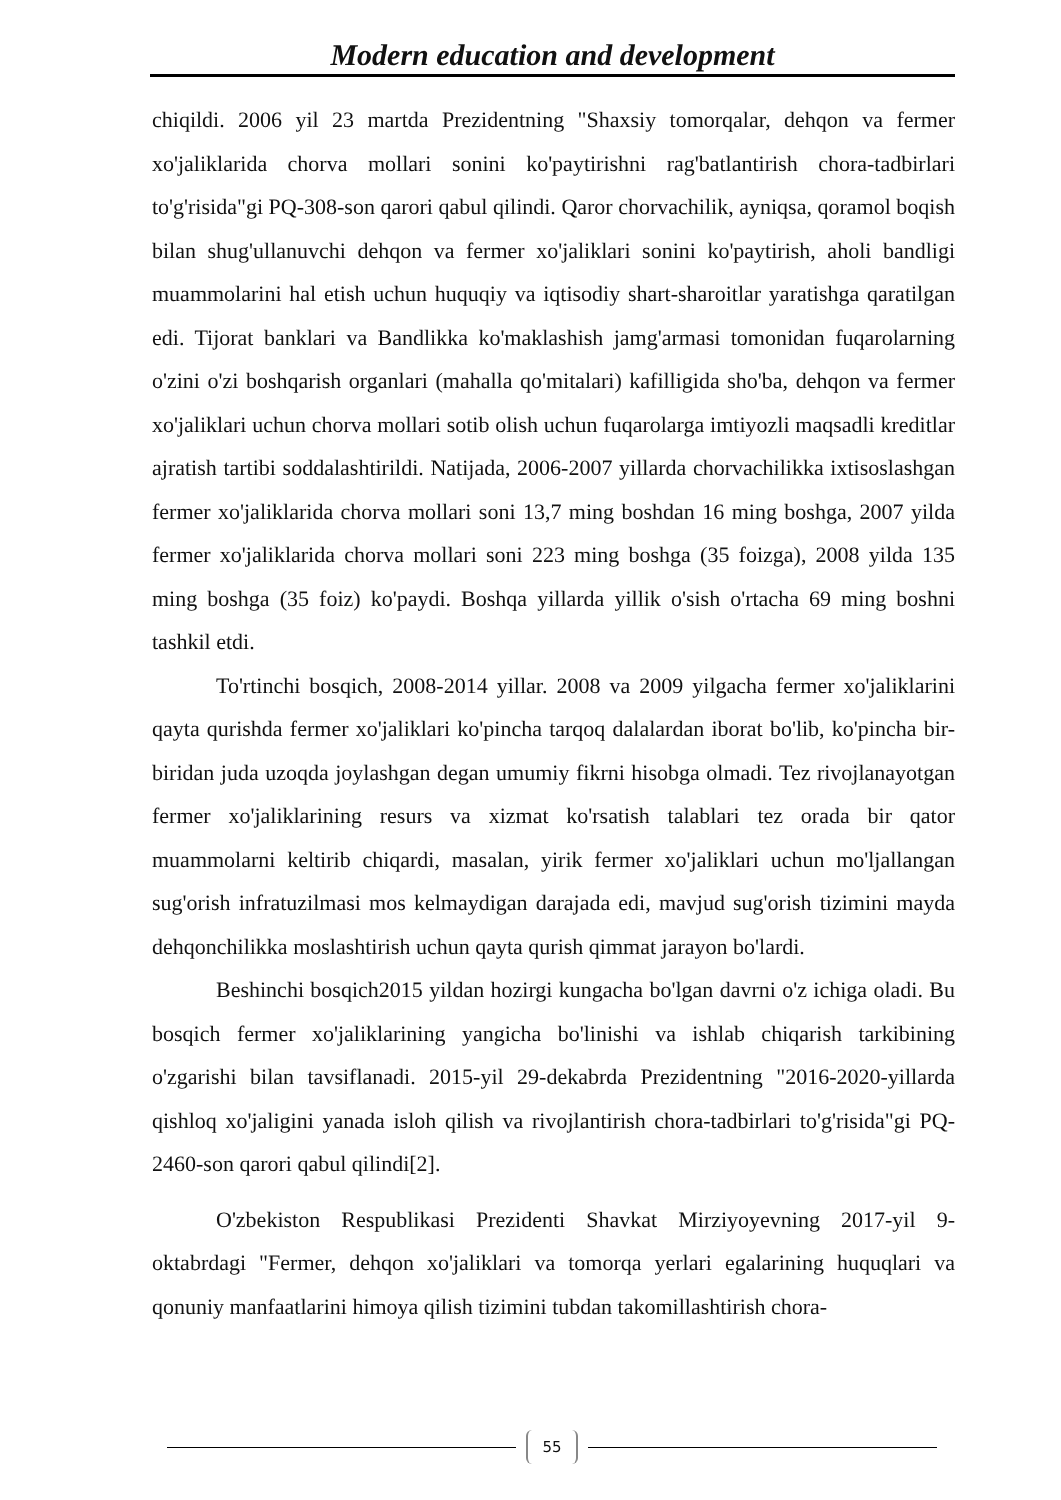Modern education and development
chiqildi. 2006 yil 23 martda Prezidentning "Shaxsiy tomorqalar, dehqon va fermer xo'jaliklarida chorva mollari sonini ko'paytirishni rag'batlantirish chora-tadbirlari to'g'risida"gi PQ-308-son qarori qabul qilindi. Qaror chorvachilik, ayniqsa, qoramol boqish bilan shug'ullanuvchi dehqon va fermer xo'jaliklari sonini ko'paytirish, aholi bandligi muammolarini hal etish uchun huquqiy va iqtisodiy shart-sharoitlar yaratishga qaratilgan edi. Tijorat banklari va Bandlikka ko'maklashish jamg'armasi tomonidan fuqarolarning o'zini o'zi boshqarish organlari (mahalla qo'mitalari) kafilligida sho'ba, dehqon va fermer xo'jaliklari uchun chorva mollari sotib olish uchun fuqarolarga imtiyozli maqsadli kreditlar ajratish tartibi soddalashtirildi. Natijada, 2006-2007 yillarda chorvachilikka ixtisoslashgan fermer xo'jaliklarida chorva mollari soni 13,7 ming boshdan 16 ming boshga, 2007 yilda fermer xo'jaliklarida chorva mollari soni 223 ming boshga (35 foizga), 2008 yilda 135 ming boshga (35 foiz) ko'paydi. Boshqa yillarda yillik o'sish o'rtacha 69 ming boshni tashkil etdi.
To'rtinchi bosqich, 2008-2014 yillar. 2008 va 2009 yilgacha fermer xo'jaliklarini qayta qurishda fermer xo'jaliklari ko'pincha tarqoq dalalardan iborat bo'lib, ko'pincha bir-biridan juda uzoqda joylashgan degan umumiy fikrni hisobga olmadi. Tez rivojlanayotgan fermer xo'jaliklarining resurs va xizmat ko'rsatish talablari tez orada bir qator muammolarni keltirib chiqardi, masalan, yirik fermer xo'jaliklari uchun mo'ljallangan sug'orish infratuzilmasi mos kelmaydigan darajada edi, mavjud sug'orish tizimini mayda dehqonchilikka moslashtirish uchun qayta qurish qimmat jarayon bo'lardi.
Beshinchi bosqich2015 yildan hozirgi kungacha bo'lgan davrni o'z ichiga oladi. Bu bosqich fermer xo'jaliklarining yangicha bo'linishi va ishlab chiqarish tarkibining o'zgarishi bilan tavsiflanadi. 2015-yil 29-dekabrda Prezidentning "2016-2020-yillarda qishloq xo'jaligini yanada isloh qilish va rivojlantirish chora-tadbirlari to'g'risida"gi PQ-2460-son qarori qabul qilindi[2].
O'zbekiston Respublikasi Prezidenti Shavkat Mirziyoyevning 2017-yil 9-oktabrdagi "Fermer, dehqon xo'jaliklari va tomorqa yerlari egalarining huquqlari va qonuniy manfaatlarini himoya qilish tizimini tubdan takomillashtirish chora-
55